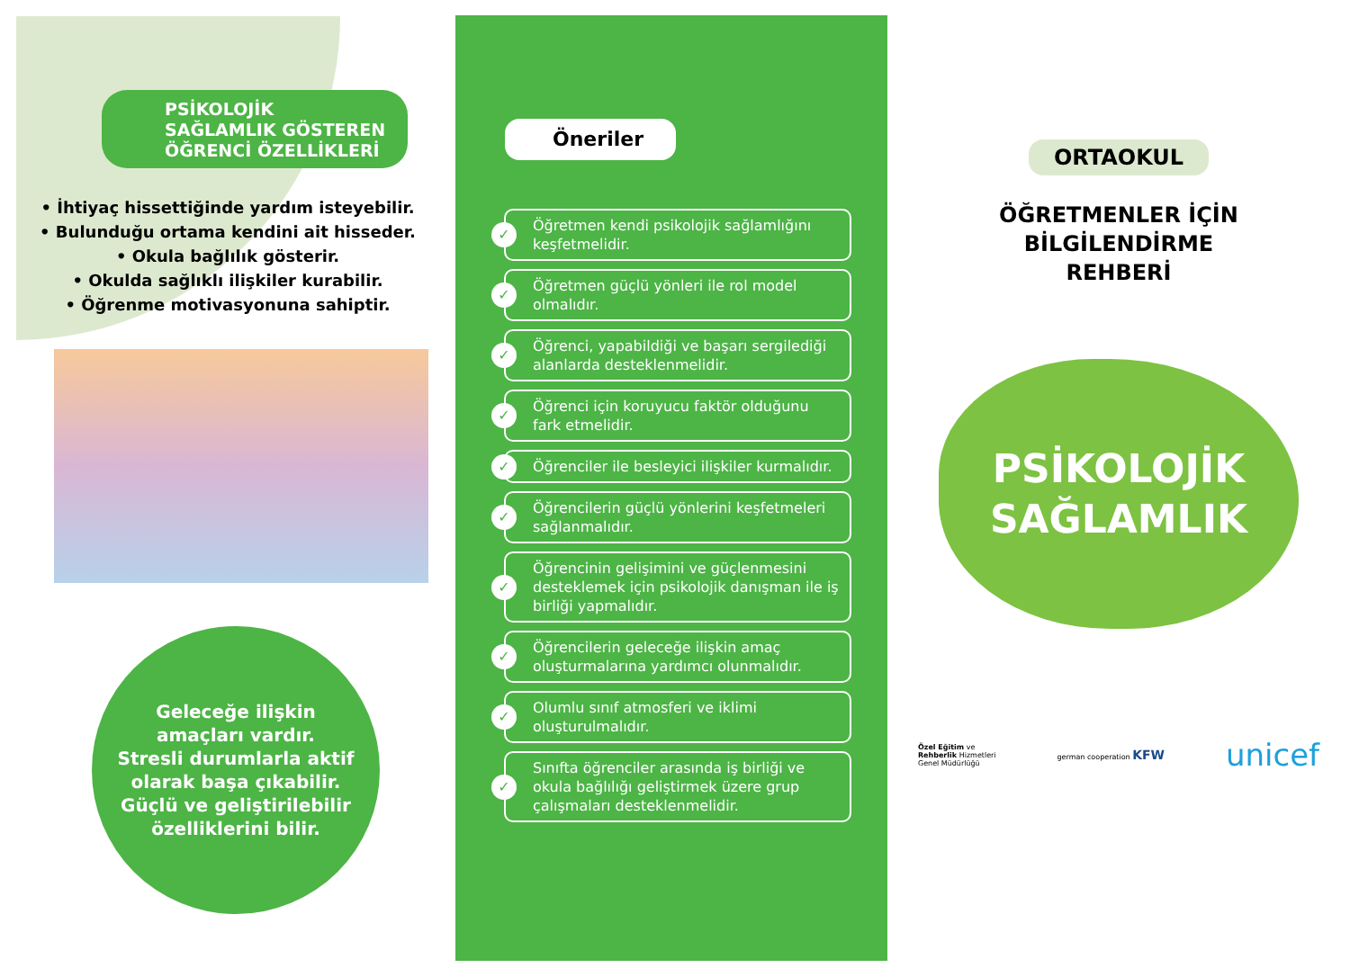PSİKOLOJİK SAĞLAMLIK GÖSTEREN ÖĞRENCİ ÖZELLİKLERİ
• İhtiyaç hissettiğinde yardım isteyebilir.
• Bulunduğu ortama kendini ait hisseder.
• Okula bağlılık gösterir.
• Okulda sağlıklı ilişkiler kurabilir.
• Öğrenme motivasyonuna sahiptir.
Geleceğe ilişkin
amaçları vardır.
Stresli durumlarla aktif
olarak başa çıkabilir.
Güçlü ve geliştirilebilir
özelliklerini bilir.
Öneriler
✓
Öğretmen kendi psikolojik sağlamlığını keşfetmelidir.
✓
Öğretmen güçlü yönleri ile rol model olmalıdır.
✓
Öğrenci, yapabildiği ve başarı sergilediği alanlarda desteklenmelidir.
✓
Öğrenci için koruyucu faktör olduğunu fark etmelidir.
✓
Öğrenciler ile besleyici ilişkiler kurmalıdır.
✓
Öğrencilerin güçlü yönlerini keşfetmeleri sağlanmalıdır.
✓
Öğrencinin gelişimini ve güçlenmesini desteklemek için psikolojik danışman ile iş birliği yapmalıdır.
✓
Öğrencilerin geleceğe ilişkin amaç oluşturmalarına yardımcı olunmalıdır.
✓
Olumlu sınıf atmosferi ve iklimi oluşturulmalıdır.
✓
Sınıfta öğrenciler arasında iş birliği ve okula bağlılığı geliştirmek üzere grup çalışmaları desteklenmelidir.
ORTAOKUL
ÖĞRETMENLER İÇİN
BİLGİLENDİRME
REHBERİ
PSİKOLOJİK
SAĞLAMLIK
Özel Eğitim ve
Rehberlik Hizmetleri
Genel Müdürlüğü
german cooperation KFW
unicef